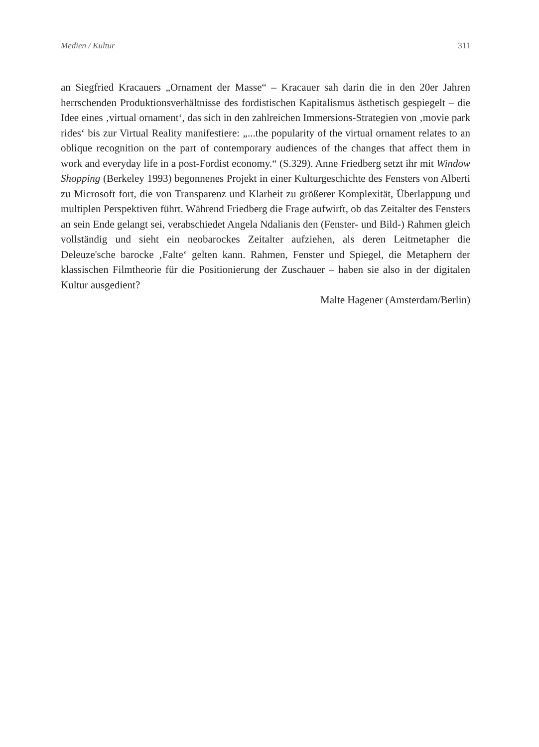Medien / Kultur 311
an Siegfried Kracauers „Ornament der Masse“ – Kracauer sah darin die in den 20er Jahren herrschenden Produktionsverhältnisse des fordistischen Kapitalismus ästhetisch gespiegelt – die Idee eines ‚virtual ornament‘, das sich in den zahlreichen Immersions-Strategien von ‚movie park rides‘ bis zur Virtual Reality manifestiere: „...the popularity of the virtual ornament relates to an oblique recognition on the part of contemporary audiences of the changes that affect them in work and everyday life in a post-Fordist economy.“ (S.329). Anne Friedberg setzt ihr mit Window Shopping (Berkeley 1993) begonnenes Projekt in einer Kulturgeschichte des Fensters von Alberti zu Microsoft fort, die von Transparenz und Klarheit zu größerer Komplexität, Überlappung und multiplen Perspektiven führt. Während Friedberg die Frage aufwirft, ob das Zeitalter des Fensters an sein Ende gelangt sei, verabschiedet Angela Ndalianis den (Fenster- und Bild-) Rahmen gleich vollständig und sieht ein neobarockes Zeitalter aufziehen, als deren Leitmetapher die Deleuze'sche barocke ‚Falte‘ gelten kann. Rahmen, Fenster und Spiegel, die Metaphern der klassischen Filmtheorie für die Positionierung der Zuschauer – haben sie also in der digitalen Kultur ausgedient?
Malte Hagener (Amsterdam/Berlin)